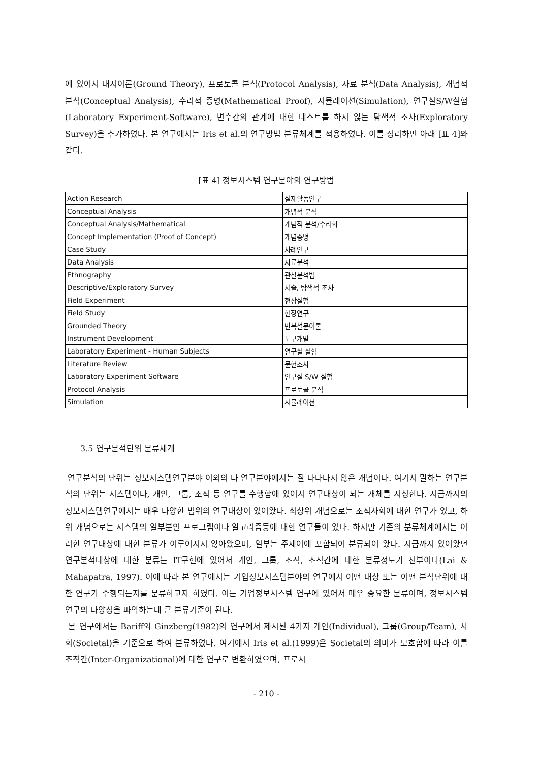에 있어서 대지이론(Ground Theory), 프로토콜 분석(Protocol Analysis), 자료 분석(Data Analysis), 개념적 분석(Conceptual Analysis), 수리적 증명(Mathematical Proof), 시뮬레이션(Simulation), 연구실S/W실험(Laboratory Experiment-Software), 변수간의 관계에 대한 테스트를 하지 않는 탐색적 조사(Exploratory Survey)을 추가하였다. 본 연구에서는 Iris et al.의 연구방법 분류체계를 적용하였다. 이를 정리하면 아래 [표 4]와 같다.
[표 4] 정보시스템 연구분야의 연구방법
| Action Research | 실제활동연구 |
| Conceptual Analysis | 개념적 분석 |
| Conceptual Analysis/Mathematical | 개념적 분석/수리화 |
| Concept Implementation (Proof of Concept) | 개념증명 |
| Case Study | 사례연구 |
| Data Analysis | 자료분석 |
| Ethnography | 관찰분석법 |
| Descriptive/Exploratory Survey | 서술, 탐색적 조사 |
| Field Experiment | 현장실험 |
| Field Study | 현장연구 |
| Grounded Theory | 반복설문이론 |
| Instrument Development | 도구개발 |
| Laboratory Experiment - Human Subjects | 연구실 실험 |
| Literature Review | 문헌조사 |
| Laboratory Experiment Software | 연구실 S/W 실험 |
| Protocol Analysis | 프로토콜 분석 |
| Simulation | 시뮬레이션 |
3.5 연구분석단위 분류체계
연구분석의 단위는 정보시스템연구분야 이외의 타 연구분야에서는 잘 나타나지 않은 개념이다. 여기서 말하는 연구분석의 단위는 시스템이나, 개인, 그룹, 조직 등 연구를 수행함에 있어서 연구대상이 되는 개체를 지칭한다. 지금까지의 정보시스템연구에서는 매우 다양한 범위의 연구대상이 있어왔다. 최상위 개념으로는 조직사회에 대한 연구가 있고, 하위 개념으로는 시스템의 일부분인 프로그램이나 알고리즘등에 대한 연구들이 있다. 하지만 기존의 분류체계에서는 이러한 연구대상에 대한 분류가 이루어지지 않아왔으며, 일부는 주제어에 포함되어 분류되어 왔다. 지금까지 있어왔던 연구분석대상에 대한 분류는 IT구현에 있어서 개인, 그룹, 조직, 조직간에 대한 분류정도가 전부이다(Lai & Mahapatra, 1997). 이에 따라 본 연구에서는 기업정보시스템분야의 연구에서 어떤 대상 또는 어떤 분석단위에 대한 연구가 수행되는지를 분류하고자 하였다. 이는 기업정보시스템 연구에 있어서 매우 중요한 분류이며, 정보시스템 연구의 다양성을 파악하는데 큰 분류기준이 된다.
본 연구에서는 Bariff와 Ginzberg(1982)의 연구에서 제시된 4가지 개인(Individual), 그룹(Group/Team), 사회(Societal)을 기준으로 하여 분류하였다. 여기에서 Iris et al.(1999)은 Societal의 의미가 모호함에 따라 이를 조직간(Inter-Organizational)에 대한 연구로 변환하였으며, 프로시
- 210 -